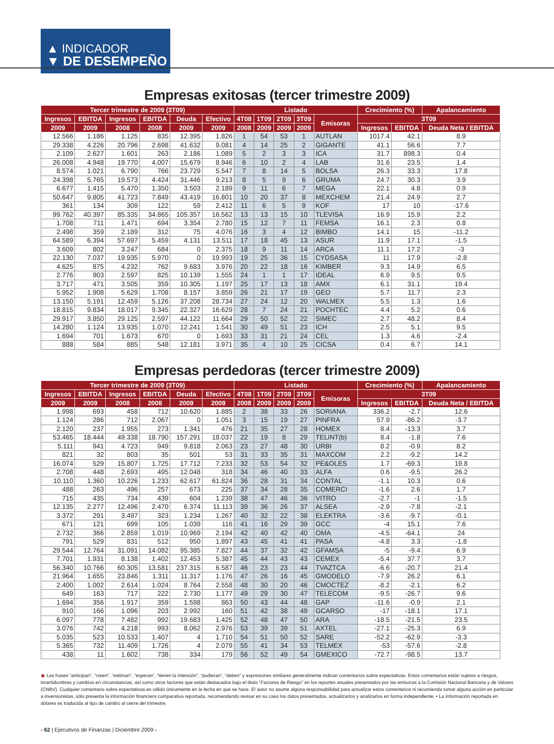▲ INDICADOR
▼ DE DESEMPEÑO
Empresas exitosas (tercer trimestre 2009)
| Tercer trimestre de 2009 (3T09) | | | | | | Listado | | | | | Crecimiento (%) | | Apalancamiento |
| --- | --- | --- | --- | --- | --- | --- | --- | --- | --- | --- | --- | --- | --- |
| Ingresos | EBITDA | Ingresos | EBITDA | Deuda | Efectivo | 4T08 | 1T09 | 2T09 | 3T09 | Emisoras | 3T09 | | |
| 2009 | 2009 | 2008 | 2008 | 2009 | 2009 | 2008 | 2009 | 2009 | 2009 | | Ingresos | EBITDA | Deuda Neta / EBITDA |
| 12.566 | 1.186 | 1.125 | 835 | 12.395 | 1.826 | 1 | 54 | 53 | 1 | AUTLAN | 1017.4 | 42.1 | 8.9 |
| 29.338 | 4.226 | 20.796 | 2.698 | 41.632 | 9.081 | 4 | 14 | 25 | 2 | GIGANTE | 41.1 | 56.6 | 7.7 |
| 2.109 | 2.627 | 1.601 | 263 | 2.186 | 1.089 | 5 | 2 | 3 | 3 | ICA | 31.7 | 898.3 | 0.4 |
| 26.008 | 4.948 | 19.770 | 4.007 | 15.679 | 8.946 | 6 | 10 | 2 | 4 | LAB | 31.6 | 23.5 | 1.4 |
| 8.574 | 1.021 | 6.790 | 766 | 23.729 | 5.547 | 7 | 8 | 14 | 5 | BOLSA | 26.3 | 33.3 | 17.8 |
| 24.398 | 5.765 | 19.573 | 4.424 | 31.446 | 9.213 | 8 | 5 | 9 | 6 | GRUMA | 24.7 | 30.3 | 3.9 |
| 6.677 | 1.415 | 5.470 | 1.350 | 3.503 | 2.189 | 9 | 11 | 6 | 7 | MEGA | 22.1 | 4.8 | 0.9 |
| 50.647 | 9.805 | 41.723 | 7.849 | 43.419 | 16.801 | 10 | 20 | 37 | 8 | MEXCHEM | 21.4 | 24.9 | 2.7 |
| 361 | 134 | 309 | 122 | 59 | 2.412 | 11 | 6 | 5 | 9 | KOF | 17 | 10 | -17.6 |
| 99.762 | 40.397 | 85.335 | 34.865 | 105.357 | 16.562 | 13 | 13 | 15 | 10 | TLEVISA | 16.9 | 15.9 | 2.2 |
| 1.708 | 711 | 1.471 | 694 | 3.354 | 2.780 | 15 | 12 | 7 | 11 | FEMSA | 16.1 | 2.3 | 0.8 |
| 2.498 | 359 | 2.189 | 312 | 75 | 4.076 | 16 | 3 | 4 | 12 | BIMBO | 14.1 | 15 | -11.2 |
| 64.589 | 6.394 | 57.697 | 5.459 | 4.131 | 13.511 | 17 | 18 | 45 | 13 | ASUR | 11.9 | 17.1 | -1.5 |
| 3.609 | 802 | 3.247 | 684 | 0 | 2.375 | 18 | 9 | 11 | 14 | ARCA | 11.1 | 17.2 | -3 |
| 22.130 | 7.037 | 19.935 | 5.970 | 0 | 19.993 | 19 | 25 | 36 | 15 | CYDSASA | 11 | 17.9 | -2.8 |
| 4.625 | 875 | 4.232 | 762 | 9.683 | 3.976 | 20 | 22 | 18 | 16 | KIMBER | 9.3 | 14.9 | 6.5 |
| 2.776 | 903 | 2.597 | 825 | 10.139 | 1.555 | 24 | 1 | 1 | 17 | IDEAL | 6.9 | 9.5 | 9.5 |
| 3.717 | 471 | 3.505 | 359 | 10.305 | 1.197 | 25 | 17 | 13 | 18 | AMX | 6.1 | 31.1 | 19.4 |
| 5.952 | 1.908 | 5.629 | 1.708 | 8.157 | 3.859 | 26 | 21 | 17 | 19 | GEO | 5.7 | 11.7 | 2.3 |
| 13.150 | 5.191 | 12.459 | 5.126 | 37.208 | 28.734 | 27 | 24 | 12 | 20 | WALMEX | 5.5 | 1.3 | 1.6 |
| 18.815 | 9.834 | 18.017 | 9.345 | 22.327 | 16.629 | 28 | 7 | 24 | 21 | POCHTEC | 4.4 | 5.2 | 0.6 |
| 29.917 | 3.850 | 29.125 | 2.597 | 44.122 | 11.664 | 29 | 50 | 52 | 22 | SIMEC | 2.7 | 48.2 | 8.4 |
| 14.280 | 1.124 | 13.935 | 1.070 | 12.241 | 1.541 | 30 | 49 | 51 | 23 | ICH | 2.5 | 5.1 | 9.5 |
| 1.694 | 701 | 1.673 | 670 | 0 | 1.693 | 33 | 31 | 21 | 24 | CEL | 1.3 | 4.6 | -2.4 |
| 888 | 584 | 885 | 548 | 12.181 | 3.971 | 35 | 4 | 10 | 25 | CICSA | 0.4 | 6.7 | 14.1 |
Empresas perdedoras (tercer trimestre 2009)
| Tercer trimestre de 2009 (3T09) | | | | | | Listado | | | | | Crecimiento (%) | | Apalancamiento |
| --- | --- | --- | --- | --- | --- | --- | --- | --- | --- | --- | --- | --- | --- |
| Ingresos | EBITDA | Ingresos | EBITDA | Deuda | Efectivo | 4T08 | 1T09 | 2T09 | 3T09 | Emisoras | 3T09 | | |
| 2009 | 2009 | 2008 | 2008 | 2009 | 2009 | 2008 | 2009 | 2009 | 2009 | | Ingresos | EBITDA | Deuda Neta / EBITDA |
| 1.998 | 693 | 458 | 712 | 10.620 | 1.885 | 2 | 38 | 33 | 26 | SORIANA | 336.2 | -2.7 | 12.6 |
| 1.124 | 286 | 712 | 2.067 | 0 | 1.051 | 3 | 15 | 19 | 27 | PINFRA | 57.9 | -86.2 | -3.7 |
| 2.120 | 237 | 1.955 | 273 | 1.341 | 476 | 21 | 35 | 27 | 28 | HOMEX | 8.4 | -13.3 | 3.7 |
| 53.465 | 18.444 | 49.338 | 18.790 | 157.291 | 18.037 | 22 | 19 | 8 | 29 | TELINT(b) | 8.4 | -1.8 | 7.6 |
| 5.111 | 941 | 4.723 | 949 | 9.818 | 2.063 | 23 | 27 | 48 | 30 | URBI | 8.2 | -0.9 | 8.2 |
| 821 | 32 | 803 | 35 | 501 | 53 | 31 | 33 | 35 | 31 | MAXCOM | 2.2 | -9.2 | 14.2 |
| 16.074 | 529 | 15.807 | 1.725 | 17.712 | 7.233 | 32 | 53 | 54 | 32 | PE&OLES | 1.7 | -69.3 | 19.8 |
| 2.708 | 448 | 2.693 | 495 | 12.048 | 318 | 34 | 46 | 40 | 33 | ALFA | 0.6 | -9.5 | 26.2 |
| 10.110 | 1.360 | 10.226 | 1.233 | 62.617 | 61.824 | 36 | 28 | 31 | 34 | CONTAL | -1.1 | 10.3 | 0.6 |
| 488 | 263 | 496 | 257 | 673 | 225 | 37 | 34 | 28 | 35 | COMERCI | -1.6 | 2.6 | 1.7 |
| 715 | 435 | 734 | 439 | 604 | 1.239 | 38 | 47 | 46 | 36 | VITRO | -2.7 | -1 | -1.5 |
| 12.135 | 2.277 | 12.496 | 2.470 | 6.374 | 11.113 | 39 | 36 | 26 | 37 | ALSEA | -2.9 | -7.8 | -2.1 |
| 3.372 | 291 | 3.497 | 323 | 1.234 | 1.267 | 40 | 32 | 22 | 38 | ELEKTRA | -3.6 | -9.7 | -0.1 |
| 671 | 121 | 699 | 105 | 1.039 | 116 | 41 | 16 | 29 | 39 | GCC | -4 | 15.1 | 7.6 |
| 2.732 | 366 | 2.859 | 1.019 | 10.969 | 2.194 | 42 | 40 | 42 | 40 | OMA | -4.5 | -64.1 | 24 |
| 791 | 529 | 831 | 512 | 950 | 1.897 | 43 | 45 | 41 | 41 | PASA | -4.8 | 3.3 | -1.8 |
| 29.544 | 12.764 | 31.091 | 14.082 | 95.385 | 7.827 | 44 | 37 | 32 | 42 | GFAMSA | -5 | -9.4 | 6.9 |
| 7.701 | 1.931 | 8.138 | 1.402 | 12.453 | 5.387 | 45 | 44 | 43 | 43 | CEMEX | -5.4 | 37.7 | 3.7 |
| 56.340 | 10.766 | 60.305 | 13.581 | 237.315 | 6.587 | 46 | 23 | 23 | 44 | TVAZTCA | -6.6 | -20.7 | 21.4 |
| 21.964 | 1.655 | 23.846 | 1.311 | 11.317 | 1.176 | 47 | 26 | 16 | 45 | GMODELO | -7.9 | 26.2 | 6.1 |
| 2.400 | 1.002 | 2.614 | 1.024 | 8.764 | 2.558 | 48 | 30 | 20 | 46 | CMOCTEZ | -8.2 | -2.1 | 6.2 |
| 649 | 163 | 717 | 222 | 2.730 | 1.177 | 49 | 29 | 30 | 47 | TELECOM | -9.5 | -26.7 | 9.6 |
| 1.694 | 356 | 1.917 | 359 | 1.598 | 863 | 50 | 43 | 44 | 48 | GAP | -11.6 | -0.9 | 2.1 |
| 910 | 166 | 1.096 | 203 | 2.992 | 160 | 51 | 42 | 38 | 49 | GCARSO | -17 | -18.1 | 17.1 |
| 6.097 | 778 | 7.482 | 992 | 19.683 | 1.425 | 52 | 48 | 47 | 50 | ARA | -18.5 | -21.5 | 23.5 |
| 3.076 | 742 | 4.218 | 993 | 8.062 | 2.976 | 53 | 39 | 39 | 51 | AXTEL | -27.1 | -25.3 | 6.9 |
| 5.035 | 523 | 10.533 | 1.407 | 4 | 1.710 | 54 | 51 | 50 | 52 | SARE | -52.2 | -62.9 | -3.3 |
| 5.365 | 732 | 11.409 | 1.726 | 4 | 2.079 | 55 | 41 | 34 | 53 | TELMEX | -53 | -57.6 | -2.8 |
| 438 | 11 | 1.602 | 738 | 334 | 179 | 56 | 52 | 49 | 54 | GMEXICO | -72.7 | -98.5 | 13.7 |
◉ Las frases “anticipan”, “creen”, “estiman”, “esperan”, “tienen la intención”, “pudieran”, “deben” y expresiones similares generalmente indican comentarios sobre expectativas. Estos comentarios están sujetos a riesgos, incertidumbres y cambios en circunstancias, así como otros factores que están destacados bajo el título “Factores de Riesgo” en los reportes anuales presentados por las emisoras a la Comisión Nacional Bancaria y de Valores (CNBV). Cualquier comentario sobre expectativas es válido únicamente en la fecha en que se hace. El autor no asume alguna responsabilidad para actualizar estos comentarios ni recomienda tomar alguna acción en particular a inversionistas, sólo presenta la información financiera comparativa reportada, recomendando revisar en su caso los datos presentados, actualizarlos y analizarlos en forma independiente. • La información reportada en dólares es traducida al tipo de cambio al cierre del trimestre.
‹ 62 | Ejecutivos de Finanzas | Diciembre 2009 ›